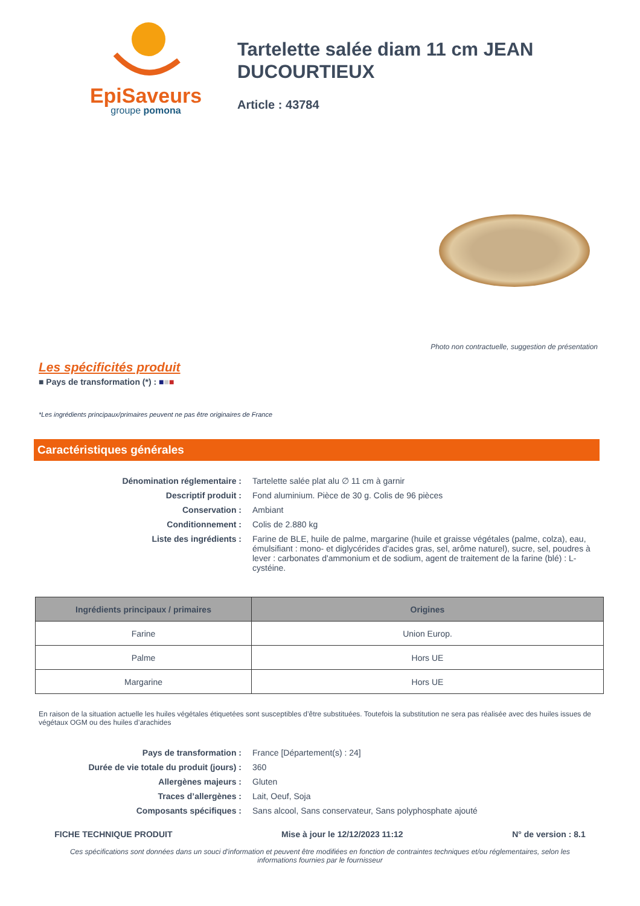EpiSaveurs
groupe pomona
Tartelette salée diam 11 cm JEAN DUCOURTIEUX
Article : 43784
Photo non contractuelle, suggestion de présentation
Les spécificités produit
■ Pays de transformation (*) : ■■■
*Les ingrédients principaux/primaires peuvent ne pas être originaires de France
Caractéristiques générales
| Dénomination réglementaire : | Tartelette salée plat alu ∅ 11 cm à garnir |
| Descriptif produit : | Fond aluminium. Pièce de 30 g. Colis de 96 pièces |
| Conservation : | Ambiant |
| Conditionnement : | Colis de 2.880 kg |
| Liste des ingrédients : | Farine de BLE, huile de palme, margarine (huile et graisse végétales (palme, colza), eau, émulsifiant : mono- et diglycérides d'acides gras, sel, arôme naturel), sucre, sel, poudres à lever : carbonates d'ammonium et de sodium, agent de traitement de la farine (blé) : L-cystéine. |
| Ingrédients principaux / primaires | Origines |
| --- | --- |
| Farine | Union Europ. |
| Palme | Hors UE |
| Margarine | Hors UE |
En raison de la situation actuelle les huiles végétales étiquetées sont susceptibles d’être substituées. Toutefois la substitution ne sera pas réalisée avec des huiles issues de végétaux OGM ou des huiles d’arachides
| Pays de transformation : | France [Département(s) : 24] |
| Durée de vie totale du produit (jours) : | 360 |
| Allergènes majeurs : | Gluten |
| Traces d’allergènes : | Lait, Oeuf, Soja |
| Composants spécifiques : | Sans alcool, Sans conservateur, Sans polyphosphate ajouté |
FICHE TECHNIQUE PRODUIT Mise à jour le 12/12/2023 11:12 N° de version : 8.1
Ces spécifications sont données dans un souci d'information et peuvent être modifiées en fonction de contraintes techniques et/ou réglementaires, selon les informations fournies par le fournisseur